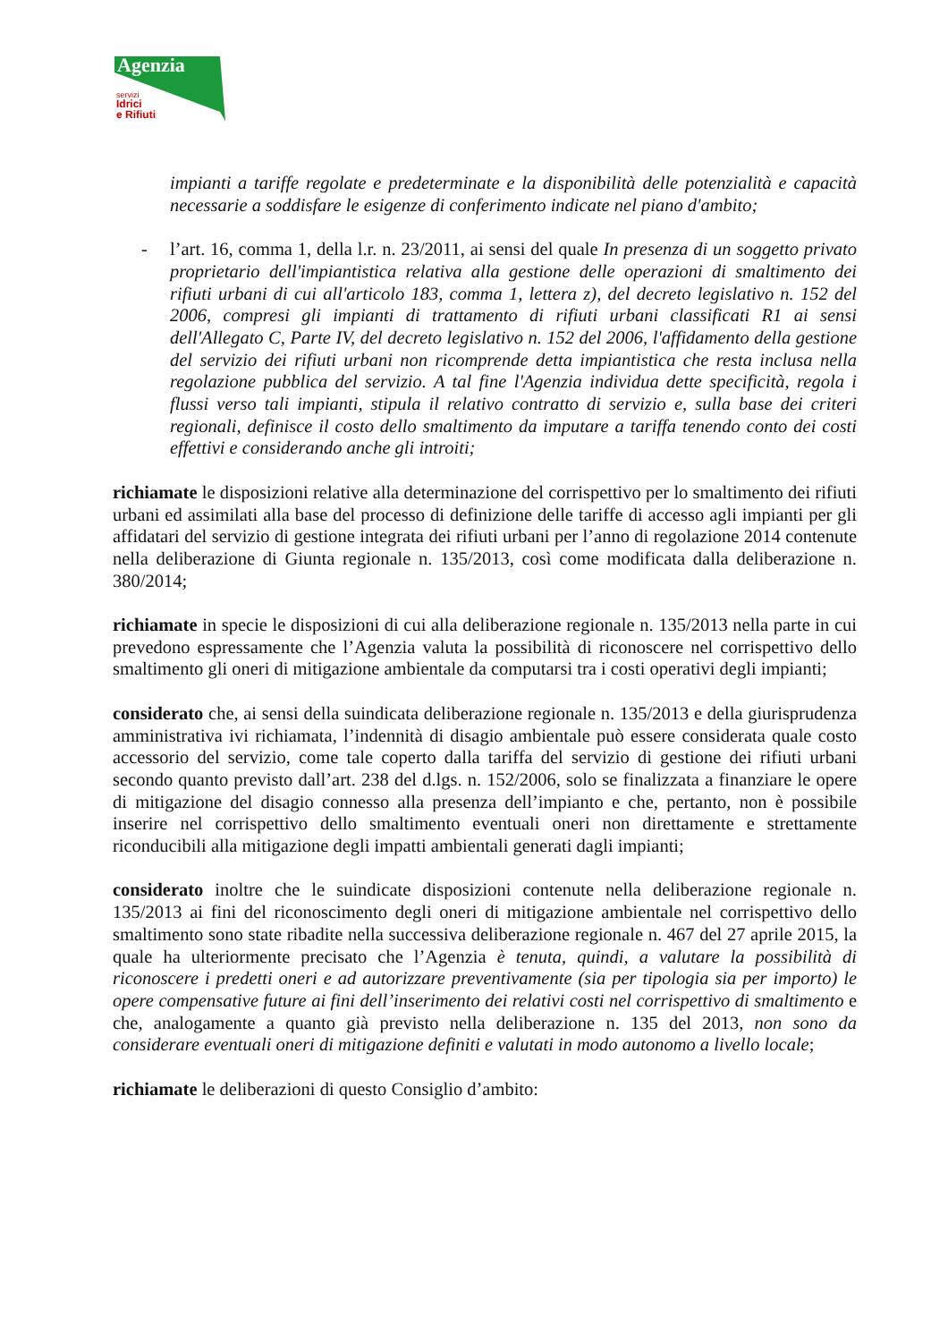Agenzia
servizi
Idrici
e Rifiuti
impianti a tariffe regolate e predeterminate e la disponibilità delle potenzialità e capacità necessarie a soddisfare le esigenze di conferimento indicate nel piano d'ambito;
- l’art. 16, comma 1, della l.r. n. 23/2011, ai sensi del quale In presenza di un soggetto privato proprietario dell'impiantistica relativa alla gestione delle operazioni di smaltimento dei rifiuti urbani di cui all'articolo 183, comma 1, lettera z), del decreto legislativo n. 152 del 2006, compresi gli impianti di trattamento di rifiuti urbani classificati R1 ai sensi dell'Allegato C, Parte IV, del decreto legislativo n. 152 del 2006, l'affidamento della gestione del servizio dei rifiuti urbani non ricomprende detta impiantistica che resta inclusa nella regolazione pubblica del servizio. A tal fine l'Agenzia individua dette specificità, regola i flussi verso tali impianti, stipula il relativo contratto di servizio e, sulla base dei criteri regionali, definisce il costo dello smaltimento da imputare a tariffa tenendo conto dei costi effettivi e considerando anche gli introiti;
richiamate le disposizioni relative alla determinazione del corrispettivo per lo smaltimento dei rifiuti urbani ed assimilati alla base del processo di definizione delle tariffe di accesso agli impianti per gli affidatari del servizio di gestione integrata dei rifiuti urbani per l’anno di regolazione 2014 contenute nella deliberazione di Giunta regionale n. 135/2013, così come modificata dalla deliberazione n. 380/2014;
richiamate in specie le disposizioni di cui alla deliberazione regionale n. 135/2013 nella parte in cui prevedono espressamente che l’Agenzia valuta la possibilità di riconoscere nel corrispettivo dello smaltimento gli oneri di mitigazione ambientale da computarsi tra i costi operativi degli impianti;
considerato che, ai sensi della suindicata deliberazione regionale n. 135/2013 e della giurisprudenza amministrativa ivi richiamata, l’indennità di disagio ambientale può essere considerata quale costo accessorio del servizio, come tale coperto dalla tariffa del servizio di gestione dei rifiuti urbani secondo quanto previsto dall’art. 238 del d.lgs. n. 152/2006, solo se finalizzata a finanziare le opere di mitigazione del disagio connesso alla presenza dell’impianto e che, pertanto, non è possibile inserire nel corrispettivo dello smaltimento eventuali oneri non direttamente e strettamente riconducibili alla mitigazione degli impatti ambientali generati dagli impianti;
considerato inoltre che le suindicate disposizioni contenute nella deliberazione regionale n. 135/2013 ai fini del riconoscimento degli oneri di mitigazione ambientale nel corrispettivo dello smaltimento sono state ribadite nella successiva deliberazione regionale n. 467 del 27 aprile 2015, la quale ha ulteriormente precisato che l’Agenzia è tenuta, quindi, a valutare la possibilità di riconoscere i predetti oneri e ad autorizzare preventivamente (sia per tipologia sia per importo) le opere compensative future ai fini dell’inserimento dei relativi costi nel corrispettivo di smaltimento e che, analogamente a quanto già previsto nella deliberazione n. 135 del 2013, non sono da considerare eventuali oneri di mitigazione definiti e valutati in modo autonomo a livello locale;
richiamate le deliberazioni di questo Consiglio d’ambito: